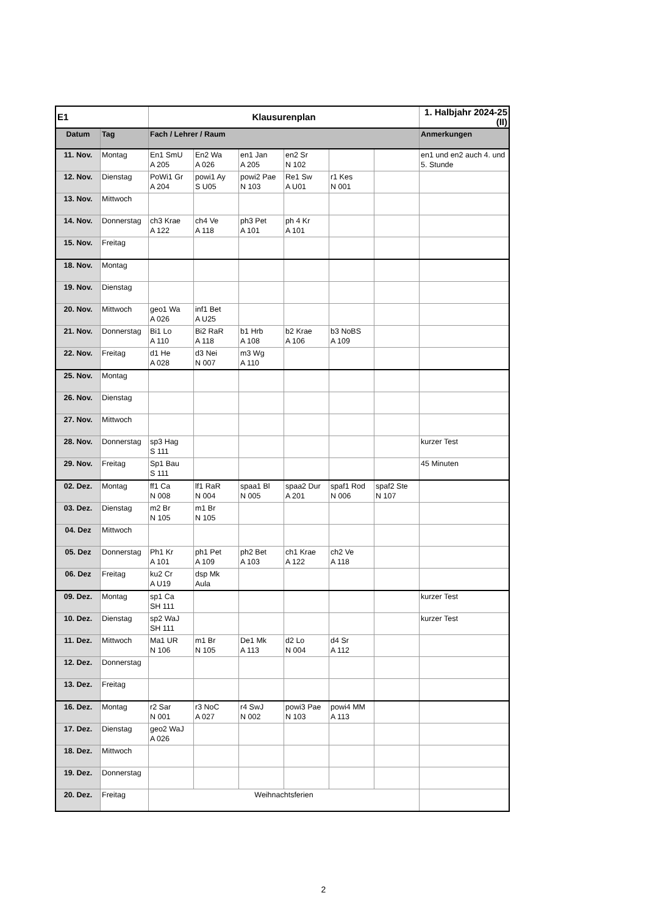| E1 | | Klausurenplan | | | | | | 1. Halbjahr 2024-25 (II) |
| Datum | Tag | Fach / Lehrer / Raum | | | | | | Anmerkungen |
| 11. Nov. | Montag | En1 SmU A 205 | En2 Wa A 026 | en1 Jan A 205 | en2 Sr N 102 | | | en1 und en2 auch 4. und 5. Stunde |
| 12. Nov. | Dienstag | PoWi1 Gr A 204 | powi1 Ay S U05 | powi2 Pae N 103 | Re1 Sw A U01 | r1 Kes N 001 | | |
| 13. Nov. | Mittwoch | | | | | | | |
| 14. Nov. | Donnerstag | ch3 Krae A 122 | ch4 Ve A 118 | ph3 Pet A 101 | ph 4 Kr A 101 | | | |
| 15. Nov. | Freitag | | | | | | | |
| 18. Nov. | Montag | | | | | | | |
| 19. Nov. | Dienstag | | | | | | | |
| 20. Nov. | Mittwoch | geo1 Wa A 026 | inf1 Bet A U25 | | | | | |
| 21. Nov. | Donnerstag | Bi1 Lo A 110 | Bi2 RaR A 118 | b1 Hrb A 108 | b2 Krae A 106 | b3 NoBS A 109 | | |
| 22. Nov. | Freitag | d1 He A 028 | d3 Nei N 007 | m3 Wg A 110 | | | | |
| 25. Nov. | Montag | | | | | | | |
| 26. Nov. | Dienstag | | | | | | | |
| 27. Nov. | Mittwoch | | | | | | | |
| 28. Nov. | Donnerstag | sp3 Hag S 111 | | | | | | kurzer Test |
| 29. Nov. | Freitag | Sp1 Bau S 111 | | | | | | 45 Minuten |
| 02. Dez. | Montag | ff1 Ca N 008 | lf1 RaR N 004 | spaa1 Bl N 005 | spaa2 Dur A 201 | spaf1 Rod N 006 | spaf2 Ste N 107 | |
| 03. Dez. | Dienstag | m2 Br N 105 | m1 Br N 105 | | | | | |
| 04. Dez | Mittwoch | | | | | | | |
| 05. Dez | Donnerstag | Ph1 Kr A 101 | ph1 Pet A 109 | ph2 Bet A 103 | ch1 Krae A 122 | ch2 Ve A 118 | | |
| 06. Dez | Freitag | ku2 Cr A U19 | dsp Mk Aula | | | | | |
| 09. Dez. | Montag | sp1 Ca SH 111 | | | | | | kurzer Test |
| 10. Dez. | Dienstag | sp2 WaJ SH 111 | | | | | | kurzer Test |
| 11. Dez. | Mittwoch | Ma1 UR N 106 | m1 Br N 105 | De1 Mk A 113 | d2 Lo N 004 | d4 Sr A 112 | | |
| 12. Dez. | Donnerstag | | | | | | | |
| 13. Dez. | Freitag | | | | | | | |
| 16. Dez. | Montag | r2 Sar N 001 | r3 NoC A 027 | r4 SwJ N 002 | powi3 Pae N 103 | powi4 MM A 113 | | |
| 17. Dez. | Dienstag | geo2 WaJ A 026 | | | | | | |
| 18. Dez. | Mittwoch | | | | | | | |
| 19. Dez. | Donnerstag | | | | | | | |
| 20. Dez. | Freitag | Weihnachtsferien | | | | | | |
2